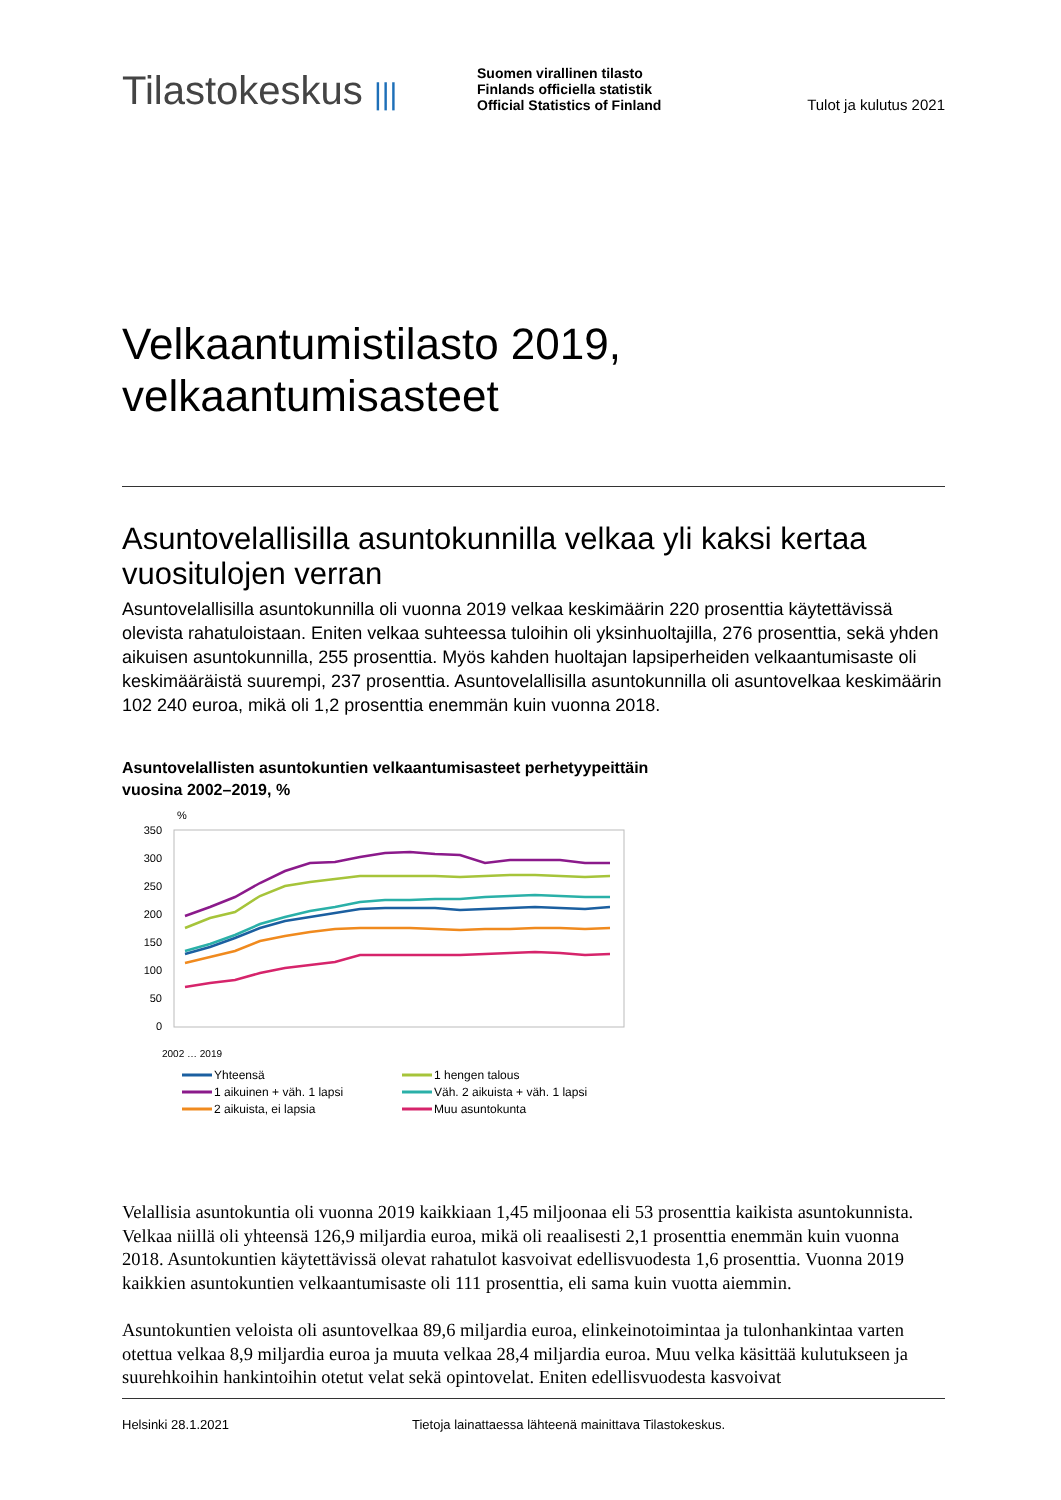Tilastokeskus |||
Suomen virallinen tilasto
Finlands officiella statistik
Official Statistics of Finland
Tulot ja kulutus 2021
Velkaantumistilasto 2019,
velkaantumisasteet
Asuntovelallisilla asuntokunnilla velkaa yli kaksi kertaa vuositulojen verran
Asuntovelallisilla asuntokunnilla oli vuonna 2019 velkaa keskimäärin 220 prosenttia käytettävissä olevista rahatuloistaan. Eniten velkaa suhteessa tuloihin oli yksinhuoltajilla, 276 prosenttia, sekä yhden aikuisen asuntokunnilla, 255 prosenttia. Myös kahden huoltajan lapsiperheiden velkaantumisaste oli keskimääräistä suurempi, 237 prosenttia. Asuntovelallisilla asuntokunnilla oli asuntovelkaa keskimäärin 102 240 euroa, mikä oli 1,2 prosenttia enemmän kuin vuonna 2018.
Asuntovelallisten asuntokuntien velkaantumisasteet perhetyypeittäin
vuosina 2002–2019, %
%
350
300
250
200
150
100
50
0
2002 … 2019
Yhteensä
1 hengen talous
1 aikuinen + väh. 1 lapsi
Väh. 2 aikuista + väh. 1 lapsi
2 aikuista, ei lapsia
Muu asuntokunta
Velallisia asuntokuntia oli vuonna 2019 kaikkiaan 1,45 miljoonaa eli 53 prosenttia kaikista asuntokunnista. Velkaa niillä oli yhteensä 126,9 miljardia euroa, mikä oli reaalisesti 2,1 prosenttia enemmän kuin vuonna 2018. Asuntokuntien käytettävissä olevat rahatulot kasvoivat edellisvuodesta 1,6 prosenttia. Vuonna 2019 kaikkien asuntokuntien velkaantumisaste oli 111 prosenttia, eli sama kuin vuotta aiemmin.
Asuntokuntien veloista oli asuntovelkaa 89,6 miljardia euroa, elinkeinotoimintaa ja tulonhankintaa varten otettua velkaa 8,9 miljardia euroa ja muuta velkaa 28,4 miljardia euroa. Muu velka käsittää kulutukseen ja suurehkoihin hankintoihin otetut velat sekä opintovelat. Eniten edellisvuodesta kasvoivat
Helsinki 28.1.2021 Tietoja lainattaessa lähteenä mainittava Tilastokeskus.